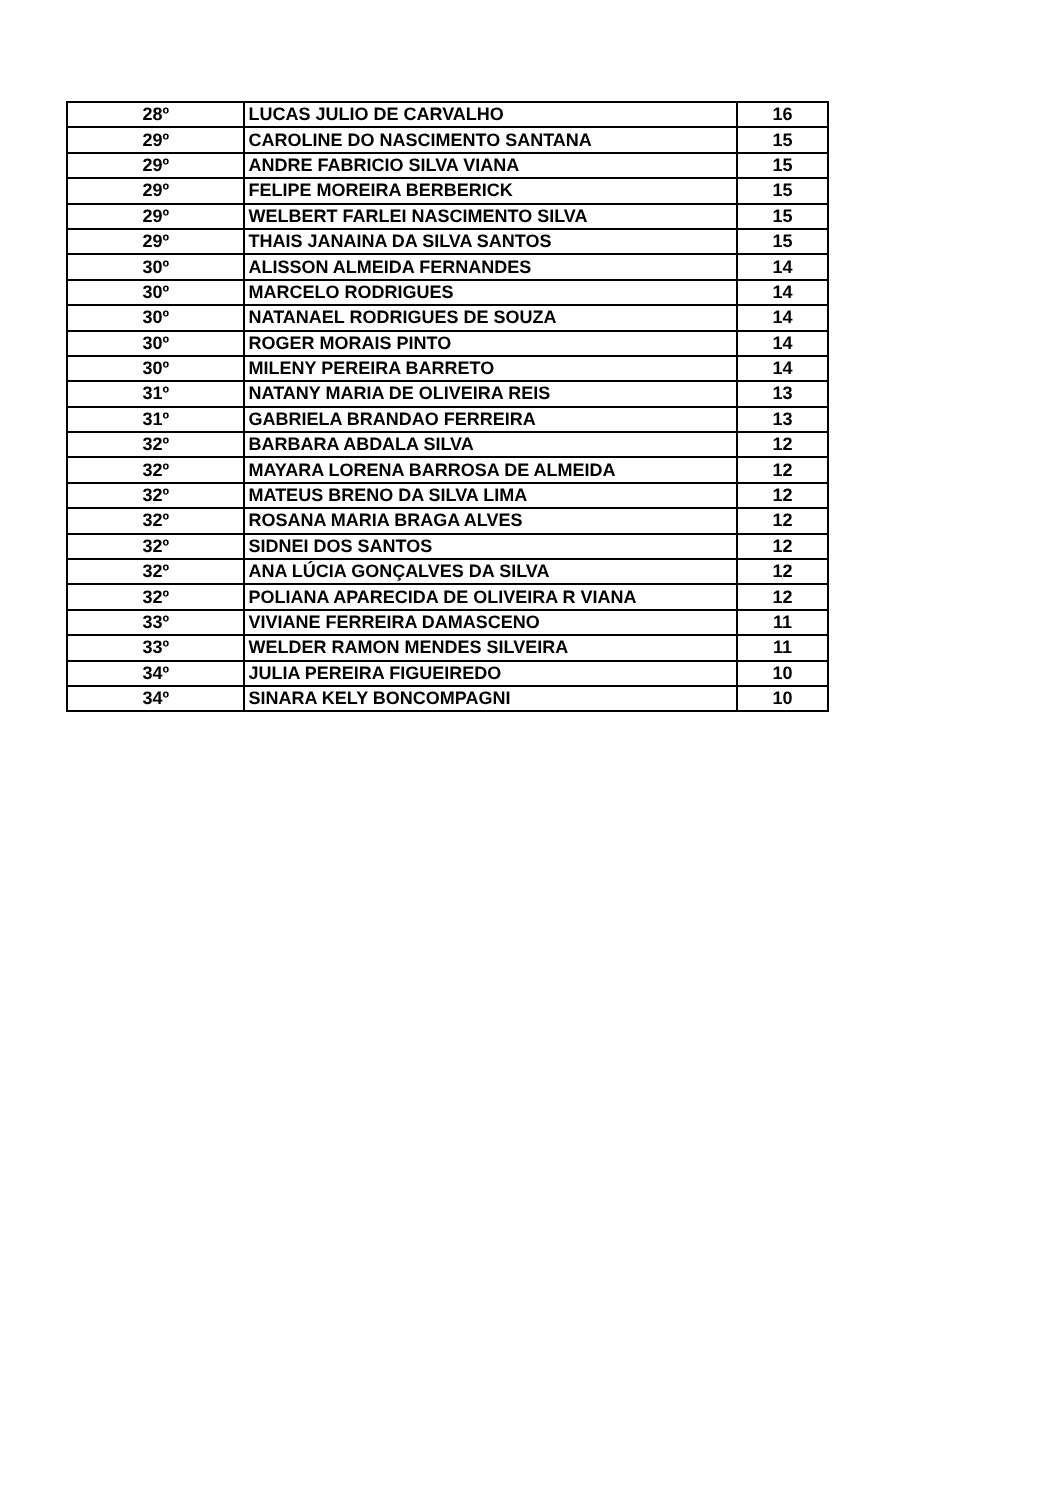| 28º | LUCAS JULIO DE CARVALHO | 16 |
| 29º | CAROLINE DO NASCIMENTO SANTANA | 15 |
| 29º | ANDRE FABRICIO SILVA VIANA | 15 |
| 29º | FELIPE MOREIRA BERBERICK | 15 |
| 29º | WELBERT FARLEI NASCIMENTO SILVA | 15 |
| 29º | THAIS JANAINA DA SILVA SANTOS | 15 |
| 30º | ALISSON ALMEIDA FERNANDES | 14 |
| 30º | MARCELO RODRIGUES | 14 |
| 30º | NATANAEL RODRIGUES DE SOUZA | 14 |
| 30º | ROGER MORAIS PINTO | 14 |
| 30º | MILENY PEREIRA BARRETO | 14 |
| 31º | NATANY MARIA DE OLIVEIRA REIS | 13 |
| 31º | GABRIELA BRANDAO FERREIRA | 13 |
| 32º | BARBARA ABDALA SILVA | 12 |
| 32º | MAYARA LORENA BARROSA DE ALMEIDA | 12 |
| 32º | MATEUS BRENO DA SILVA LIMA | 12 |
| 32º | ROSANA MARIA BRAGA ALVES | 12 |
| 32º | SIDNEI DOS SANTOS | 12 |
| 32º | ANA LÚCIA GONÇALVES DA SILVA | 12 |
| 32º | POLIANA APARECIDA DE OLIVEIRA R VIANA | 12 |
| 33º | VIVIANE FERREIRA DAMASCENO | 11 |
| 33º | WELDER RAMON MENDES SILVEIRA | 11 |
| 34º | JULIA PEREIRA FIGUEIREDO | 10 |
| 34º | SINARA KELY BONCOMPAGNI | 10 |